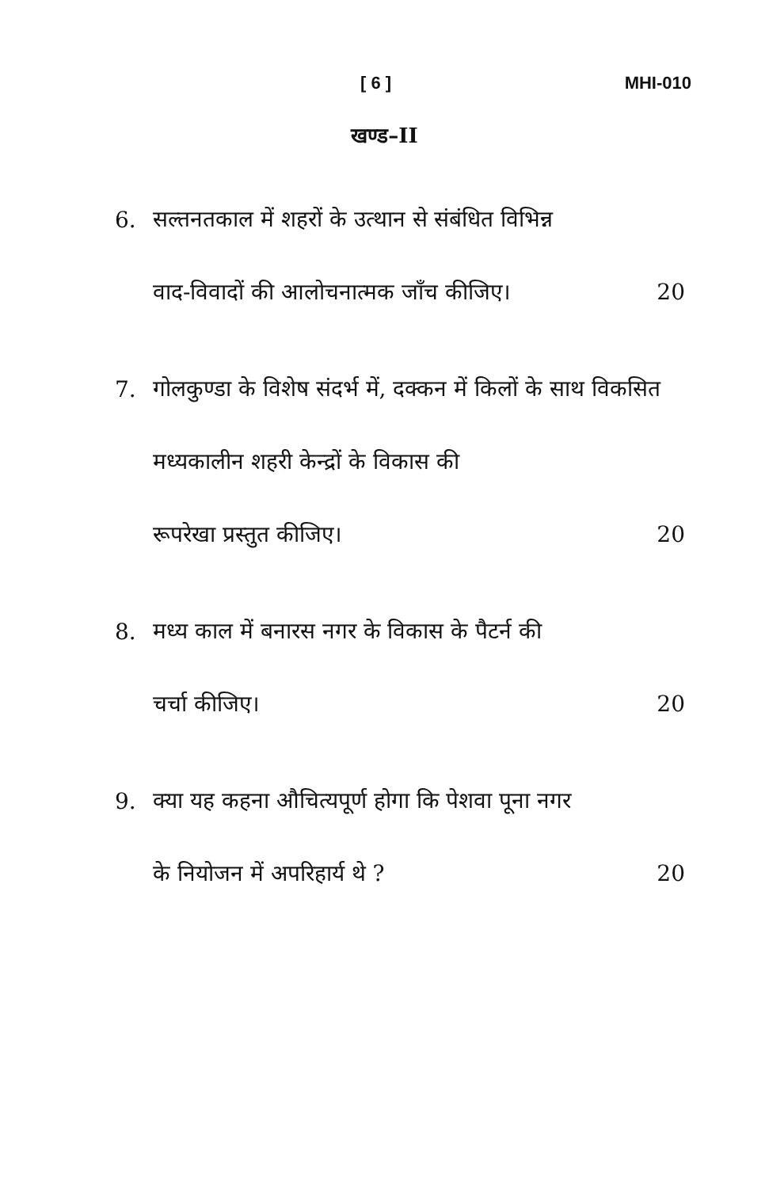[ 6 ] MHI-010
खण्ड–II
6.
सल्तनतकाल में शहरों के उत्थान से संबंधित विभिन्न
वाद-विवादों की आलोचनात्मक जाँच कीजिए। 20
7.
गोलकुण्डा के विशेष संदर्भ में, दक्कन में किलों के साथ विकसित मध्यकालीन शहरी केन्द्रों के विकास की
रूपरेखा प्रस्तुत कीजिए। 20
8.
मध्य काल में बनारस नगर के विकास के पैटर्न की
चर्चा कीजिए। 20
9.
क्या यह कहना औचित्यपूर्ण होगा कि पेशवा पूना नगर
के नियोजन में अपरिहार्य थे ? 20